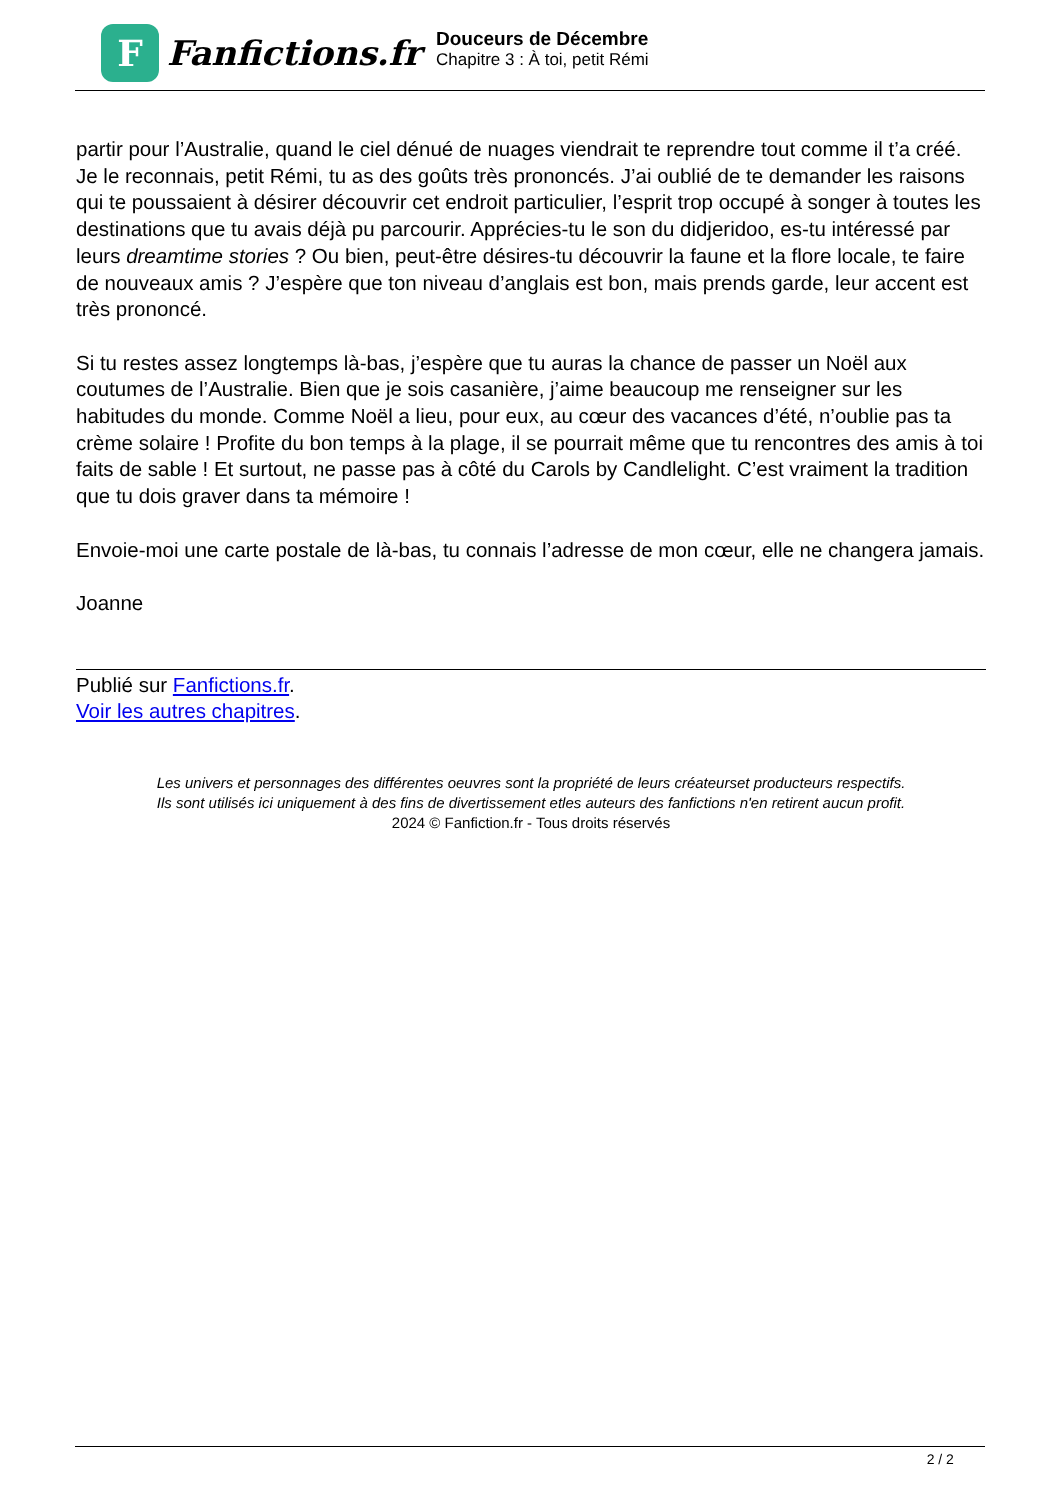F
Fanfictions.fr
Douceurs de Décembre
Chapitre 3 : À toi, petit Rémi
partir pour l’Australie, quand le ciel dénué de nuages viendrait te reprendre tout comme il t’a créé. Je le reconnais, petit Rémi, tu as des goûts très prononcés. J’ai oublié de te demander les raisons qui te poussaient à désirer découvrir cet endroit particulier, l’esprit trop occupé à songer à toutes les destinations que tu avais déjà pu parcourir. Apprécies-tu le son du didjeridoo, es-tu intéressé par leurs dreamtime stories ? Ou bien, peut-être désires-tu découvrir la faune et la flore locale, te faire de nouveaux amis ? J’espère que ton niveau d’anglais est bon, mais prends garde, leur accent est très prononcé.
Si tu restes assez longtemps là-bas, j’espère que tu auras la chance de passer un Noël aux coutumes de l’Australie. Bien que je sois casanière, j’aime beaucoup me renseigner sur les habitudes du monde. Comme Noël a lieu, pour eux, au cœur des vacances d’été, n’oublie pas ta crème solaire ! Profite du bon temps à la plage, il se pourrait même que tu rencontres des amis à toi faits de sable ! Et surtout, ne passe pas à côté du Carols by Candlelight. C’est vraiment la tradition que tu dois graver dans ta mémoire !
Envoie-moi une carte postale de là-bas, tu connais l’adresse de mon cœur, elle ne changera jamais.
Joanne
Publié sur Fanfictions.fr.
Voir les autres chapitres.
Les univers et personnages des différentes oeuvres sont la propriété de leurs créateurset producteurs respectifs.
Ils sont utilisés ici uniquement à des fins de divertissement etles auteurs des fanfictions n'en retirent aucun profit.
2024 © Fanfiction.fr - Tous droits réservés
2 / 2